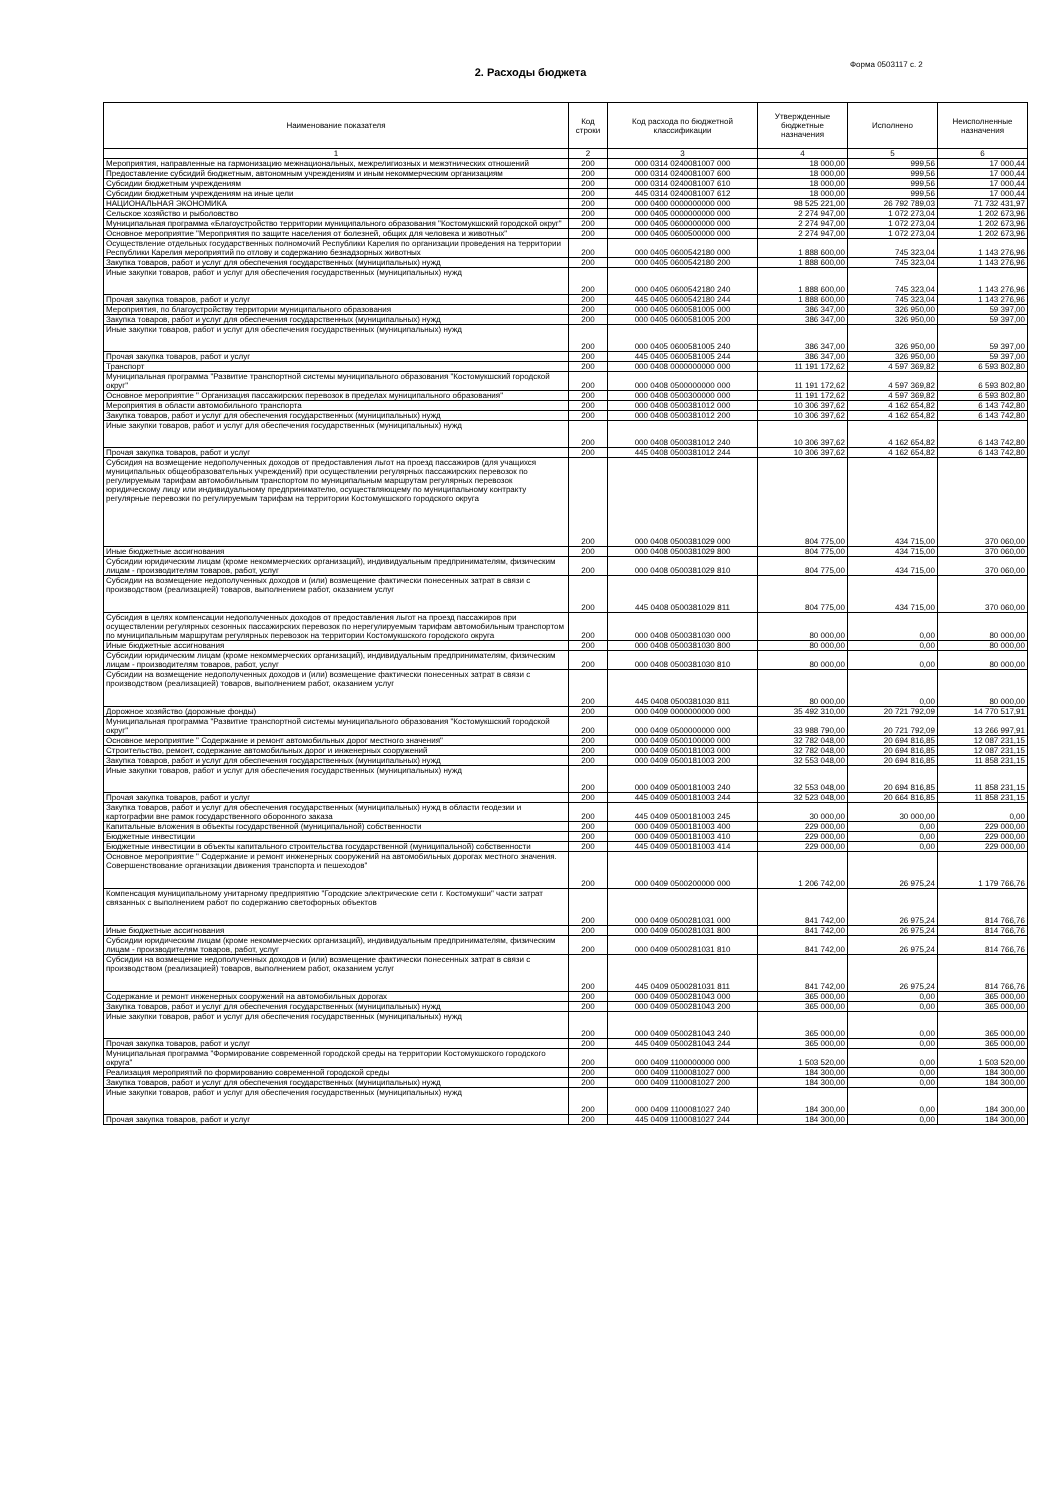Форма 0503117 с. 2
2. Расходы бюджета
| Наименование показателя | Код строки | Код расхода по бюджетной классификации | Утвержденные бюджетные назначения | Исполнено | Неисполненные назначения |
| --- | --- | --- | --- | --- | --- |
| 1 | 2 | 3 | 4 | 5 | 6 |
| Мероприятия, направленные на гармонизацию межнациональных, межрелигиозных и межэтнических отношений | 200 | 000 0314 0240081007 000 | 18 000,00 | 999,56 | 17 000,44 |
| Предоставление субсидий бюджетным, автономным учреждениям и иным некоммерческим организациям | 200 | 000 0314 0240081007 600 | 18 000,00 | 999,56 | 17 000,44 |
| Субсидии бюджетным учреждениям | 200 | 000 0314 0240081007 610 | 18 000,00 | 999,56 | 17 000,44 |
| Субсидии бюджетным учреждениям на иные цели | 200 | 445 0314 0240081007 612 | 18 000,00 | 999,56 | 17 000,44 |
| НАЦИОНАЛЬНАЯ ЭКОНОМИКА | 200 | 000 0400 0000000000 000 | 98 525 221,00 | 26 792 789,03 | 71 732 431,97 |
| Сельское хозяйство и рыболовство | 200 | 000 0405 0000000000 000 | 2 274 947,00 | 1 072 273,04 | 1 202 673,96 |
| Муниципальная программа «Благоустройство территории муниципального образования "Костомукшский городской округ" | 200 | 000 0405 0600000000 000 | 2 274 947,00 | 1 072 273,04 | 1 202 673,96 |
| Основное мероприятие "Мероприятия по защите населения от болезней, общих для человека и животных" | 200 | 000 0405 0600500000 000 | 2 274 947,00 | 1 072 273,04 | 1 202 673,96 |
| Осуществление отдельных государственных полномочий Республики Карелия по организации проведения на территории Республики Карелия мероприятий по отлову и содержанию безнадзорных животных | 200 | 000 0405 0600542180 000 | 1 888 600,00 | 745 323,04 | 1 143 276,96 |
| Закупка товаров, работ и услуг для обеспечения государственных (муниципальных) нужд | 200 | 000 0405 0600542180 200 | 1 888 600,00 | 745 323,04 | 1 143 276,96 |
| Иные закупки товаров, работ и услуг для обеспечения государственных (муниципальных) нужд | 200 | 000 0405 0600542180 240 | 1 888 600,00 | 745 323,04 | 1 143 276,96 |
| Прочая закупка товаров, работ и услуг | 200 | 445 0405 0600542180 244 | 1 888 600,00 | 745 323,04 | 1 143 276,96 |
| Мероприятия, по благоустройству территории муниципального образования | 200 | 000 0405 0600581005 000 | 386 347,00 | 326 950,00 | 59 397,00 |
| Закупка товаров, работ и услуг для обеспечения государственных (муниципальных) нужд | 200 | 000 0405 0600581005 200 | 386 347,00 | 326 950,00 | 59 397,00 |
| Иные закупки товаров, работ и услуг для обеспечения государственных (муниципальных) нужд | 200 | 000 0405 0600581005 240 | 386 347,00 | 326 950,00 | 59 397,00 |
| Прочая закупка товаров, работ и услуг | 200 | 445 0405 0600581005 244 | 386 347,00 | 326 950,00 | 59 397,00 |
| Транспорт | 200 | 000 0408 0000000000 000 | 11 191 172,62 | 4 597 369,82 | 6 593 802,80 |
| Муниципальная программа "Развитие транспортной системы муниципального образования "Костомукшский городской округ" | 200 | 000 0408 0500000000 000 | 11 191 172,62 | 4 597 369,82 | 6 593 802,80 |
| Основное мероприятие " Организация пассажирских перевозок в пределах муниципального образования" | 200 | 000 0408 0500300000 000 | 11 191 172,62 | 4 597 369,82 | 6 593 802,80 |
| Мероприятия в области автомобильного транспорта | 200 | 000 0408 0500381012 000 | 10 306 397,62 | 4 162 654,82 | 6 143 742,80 |
| Закупка товаров, работ и услуг для обеспечения государственных (муниципальных) нужд | 200 | 000 0408 0500381012 200 | 10 306 397,62 | 4 162 654,82 | 6 143 742,80 |
| Иные закупки товаров, работ и услуг для обеспечения государственных (муниципальных) нужд | 200 | 000 0408 0500381012 240 | 10 306 397,62 | 4 162 654,82 | 6 143 742,80 |
| Прочая закупка товаров, работ и услуг | 200 | 445 0408 0500381012 244 | 10 306 397,62 | 4 162 654,82 | 6 143 742,80 |
| Субсидия на возмещение недополученных доходов от предоставления льгот на проезд пассажиров (для учащихся муниципальных общеобразовательных учреждений) при осуществлении регулярных пассажирских перевозок по регулируемым тарифам автомобильным транспортом по муниципальным маршрутам регулярных перевозок юридическому лицу или индивидуальному предпринимателю, осуществляющему по муниципальному контракту регулярные перевозки по регулируемым тарифам на территории Костомукшского городского округа | 200 | 000 0408 0500381029 000 | 804 775,00 | 434 715,00 | 370 060,00 |
| Иные бюджетные ассигнования | 200 | 000 0408 0500381029 800 | 804 775,00 | 434 715,00 | 370 060,00 |
| Субсидии юридическим лицам (кроме некоммерческих организаций), индивидуальным предпринимателям, физическим лицам - производителям товаров, работ, услуг | 200 | 000 0408 0500381029 810 | 804 775,00 | 434 715,00 | 370 060,00 |
| Субсидии на возмещение недополученных доходов и (или) возмещение фактически понесенных затрат в связи с производством (реализацией) товаров, выполнением работ, оказанием услуг | 200 | 445 0408 0500381029 811 | 804 775,00 | 434 715,00 | 370 060,00 |
| Субсидия в целях компенсации недополученных доходов от предоставления льгот на проезд пассажиров при осуществлении регулярных сезонных пассажирских перевозок по нерегулируемым тарифам автомобильным транспортом по муниципальным маршрутам регулярных перевозок на территории Костомукшского городского округа | 200 | 000 0408 0500381030 000 | 80 000,00 | 0,00 | 80 000,00 |
| Иные бюджетные ассигнования | 200 | 000 0408 0500381030 800 | 80 000,00 | 0,00 | 80 000,00 |
| Субсидии юридическим лицам (кроме некоммерческих организаций), индивидуальным предпринимателям, физическим лицам - производителям товаров, работ, услуг | 200 | 000 0408 0500381030 810 | 80 000,00 | 0,00 | 80 000,00 |
| Субсидии на возмещение недополученных доходов и (или) возмещение фактически понесенных затрат в связи с производством (реализацией) товаров, выполнением работ, оказанием услуг | 200 | 445 0408 0500381030 811 | 80 000,00 | 0,00 | 80 000,00 |
| Дорожное хозяйство (дорожные фонды) | 200 | 000 0409 0000000000 000 | 35 492 310,00 | 20 721 792,09 | 14 770 517,91 |
| Муниципальная программа "Развитие транспортной системы муниципального образования "Костомукшский городской округ" | 200 | 000 0409 0500000000 000 | 33 988 790,00 | 20 721 792,09 | 13 266 997,91 |
| Основное мероприятие " Содержание и ремонт автомобильных дорог местного значения" | 200 | 000 0409 0500100000 000 | 32 782 048,00 | 20 694 816,85 | 12 087 231,15 |
| Строительство, ремонт, содержание автомобильных дорог и инженерных сооружений | 200 | 000 0409 0500181003 000 | 32 782 048,00 | 20 694 816,85 | 12 087 231,15 |
| Закупка товаров, работ и услуг для обеспечения государственных (муниципальных) нужд | 200 | 000 0409 0500181003 200 | 32 553 048,00 | 20 694 816,85 | 11 858 231,15 |
| Иные закупки товаров, работ и услуг для обеспечения государственных (муниципальных) нужд | 200 | 000 0409 0500181003 240 | 32 553 048,00 | 20 694 816,85 | 11 858 231,15 |
| Прочая закупка товаров, работ и услуг | 200 | 445 0409 0500181003 244 | 32 523 048,00 | 20 664 816,85 | 11 858 231,15 |
| Закупка товаров, работ и услуг для обеспечения государственных (муниципальных) нужд в области геодезии и картографии вне рамок государственного оборонного заказа | 200 | 445 0409 0500181003 245 | 30 000,00 | 30 000,00 | 0,00 |
| Капитальные вложения в объекты государственной (муниципальной) собственности | 200 | 000 0409 0500181003 400 | 229 000,00 | 0,00 | 229 000,00 |
| Бюджетные инвестиции | 200 | 000 0409 0500181003 410 | 229 000,00 | 0,00 | 229 000,00 |
| Бюджетные инвестиции в объекты капитального строительства государственной (муниципальной) собственности | 200 | 445 0409 0500181003 414 | 229 000,00 | 0,00 | 229 000,00 |
| Основное мероприятие " Содержание и ремонт инженерных сооружений на автомобильных дорогах местного значения. Совершенствование организации движения транспорта и пешеходов" | 200 | 000 0409 0500200000 000 | 1 206 742,00 | 26 975,24 | 1 179 766,76 |
| Компенсация муниципальному унитарному предприятию "Городские электрические сети г. Костомукши" части затрат связанных с выполнением работ по содержанию светофорных объектов | 200 | 000 0409 0500281031 000 | 841 742,00 | 26 975,24 | 814 766,76 |
| Иные бюджетные ассигнования | 200 | 000 0409 0500281031 800 | 841 742,00 | 26 975,24 | 814 766,76 |
| Субсидии юридическим лицам (кроме некоммерческих организаций), индивидуальным предпринимателям, физическим лицам - производителям товаров, работ, услуг | 200 | 000 0409 0500281031 810 | 841 742,00 | 26 975,24 | 814 766,76 |
| Субсидии на возмещение недополученных доходов и (или) возмещение фактически понесенных затрат в связи с производством (реализацией) товаров, выполнением работ, оказанием услуг | 200 | 445 0409 0500281031 811 | 841 742,00 | 26 975,24 | 814 766,76 |
| Содержание и ремонт инженерных сооружений на автомобильных дорогах | 200 | 000 0409 0500281043 000 | 365 000,00 | 0,00 | 365 000,00 |
| Закупка товаров, работ и услуг для обеспечения государственных (муниципальных) нужд | 200 | 000 0409 0500281043 200 | 365 000,00 | 0,00 | 365 000,00 |
| Иные закупки товаров, работ и услуг для обеспечения государственных (муниципальных) нужд | 200 | 000 0409 0500281043 240 | 365 000,00 | 0,00 | 365 000,00 |
| Прочая закупка товаров, работ и услуг | 200 | 445 0409 0500281043 244 | 365 000,00 | 0,00 | 365 000,00 |
| Муниципальная программа "Формирование современной городской среды на территории Костомукшского городского округа" | 200 | 000 0409 1100000000 000 | 1 503 520,00 | 0,00 | 1 503 520,00 |
| Реализация мероприятий по формированию современной городской среды | 200 | 000 0409 1100081027 000 | 184 300,00 | 0,00 | 184 300,00 |
| Закупка товаров, работ и услуг для обеспечения государственных (муниципальных) нужд | 200 | 000 0409 1100081027 200 | 184 300,00 | 0,00 | 184 300,00 |
| Иные закупки товаров, работ и услуг для обеспечения государственных (муниципальных) нужд | 200 | 000 0409 1100081027 240 | 184 300,00 | 0,00 | 184 300,00 |
| Прочая закупка товаров, работ и услуг | 200 | 445 0409 1100081027 244 | 184 300,00 | 0,00 | 184 300,00 |